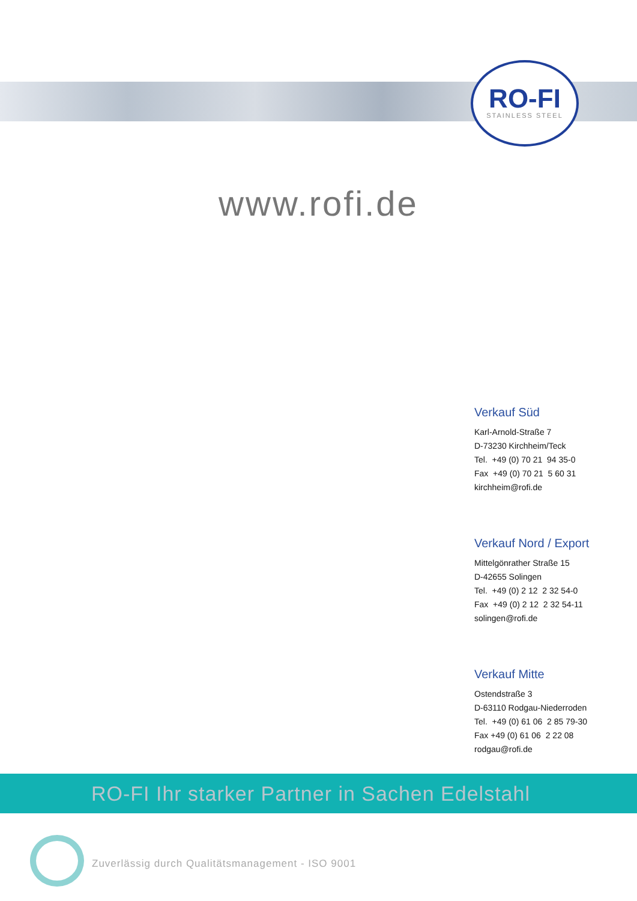RO-FI
STAINLESS STEEL
www.rofi.de
Verkauf Süd
Karl-Arnold-Straße 7
D-73230 Kirchheim/Teck
Tel. +49 (0) 70 21 94 35-0
Fax +49 (0) 70 21 5 60 31
kirchheim@rofi.de
Verkauf Nord / Export
Mittelgönrather Straße 15
D-42655 Solingen
Tel. +49 (0) 2 12 2 32 54-0
Fax +49 (0) 2 12 2 32 54-11
solingen@rofi.de
Verkauf Mitte
Ostendstraße 3
D-63110 Rodgau-Niederroden
Tel. +49 (0) 61 06 2 85 79-30
Fax +49 (0) 61 06 2 22 08
rodgau@rofi.de
RO-FI Ihr starker Partner in Sachen Edelstahl
Zuverlässig durch Qualitätsmanagement - ISO 9001